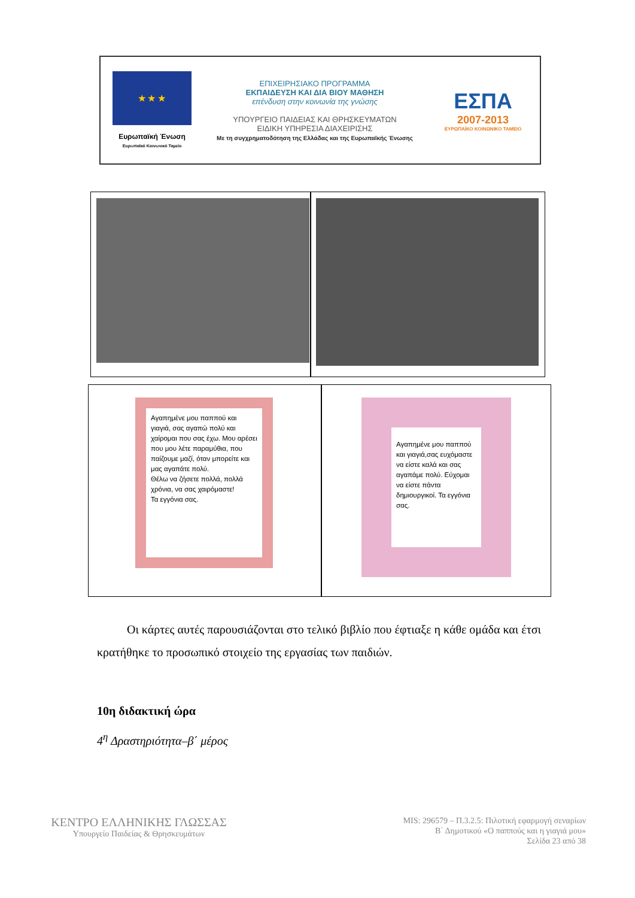★ ★ ★
Ευρωπαϊκή Ένωση
Ευρωπαϊκό Κοινωνικό Ταμείο
ΕΠΙΧΕΙΡΗΣΙΑΚΟ ΠΡΟΓΡΑΜΜΑ
ΕΚΠΑΙΔΕΥΣΗ ΚΑΙ ΔΙΑ ΒΙΟΥ ΜΑΘΗΣΗ
επένδυση στην κοινωνία της γνώσης
ΥΠΟΥΡΓΕΙΟ ΠΑΙΔΕΙΑΣ ΚΑΙ ΘΡΗΣΚΕΥΜΑΤΩΝ
ΕΙΔΙΚΗ ΥΠΗΡΕΣΙΑ ΔΙΑΧΕΙΡΙΣΗΣ
Με τη συγχρηματοδότηση της Ελλάδας και της Ευρωπαϊκής Ένωσης
ΕΣΠΑ
2007-2013
ΕΥΡΩΠΑΪΚΟ ΚΟΙΝΩΝΙΚΟ ΤΑΜΕΙΟ
Αγαπημένε μου παππού και γιαγιά, σας αγαπώ πολύ και χαίρομαι που σας έχω. Μου αρέσει που μου λέτε παραμύθια, που παίζουμε μαζί, όταν μπορείτε και μας αγαπάτε πολύ.
Θέλω να ζήσετε πολλά, πολλά χρόνια, να σας χαιρόμαστε!
Τα εγγόνια σας.
Αγαπημένε μου παππού και γιαγιά,σας ευχόμαστε να είστε καλά και σας αγαπάμε πολύ. Εύχομαι να είστε πάντα δημιουργικοί. Τα εγγόνια σας.
Οι κάρτες αυτές παρουσιάζονται στο τελικό βιβλίο που έφτιαξε η κάθε ομάδα και έτσι κρατήθηκε το προσωπικό στοιχείο της εργασίας των παιδιών.
10η διδακτική ώρα
4<sup>η</sup> Δραστηριότητα–β΄ μέρος
ΚΕΝΤΡΟ ΕΛΛΗΝΙΚΗΣ ΓΛΩΣΣΑΣ
Υπουργείο Παιδείας & Θρησκευμάτων
MIS: 296579 – Π.3.2.5: Πιλοτική εφαρμογή σεναρίων
Β΄ Δημοτικού «Ο παππούς και η γιαγιά μου»
Σελίδα 23 από 38